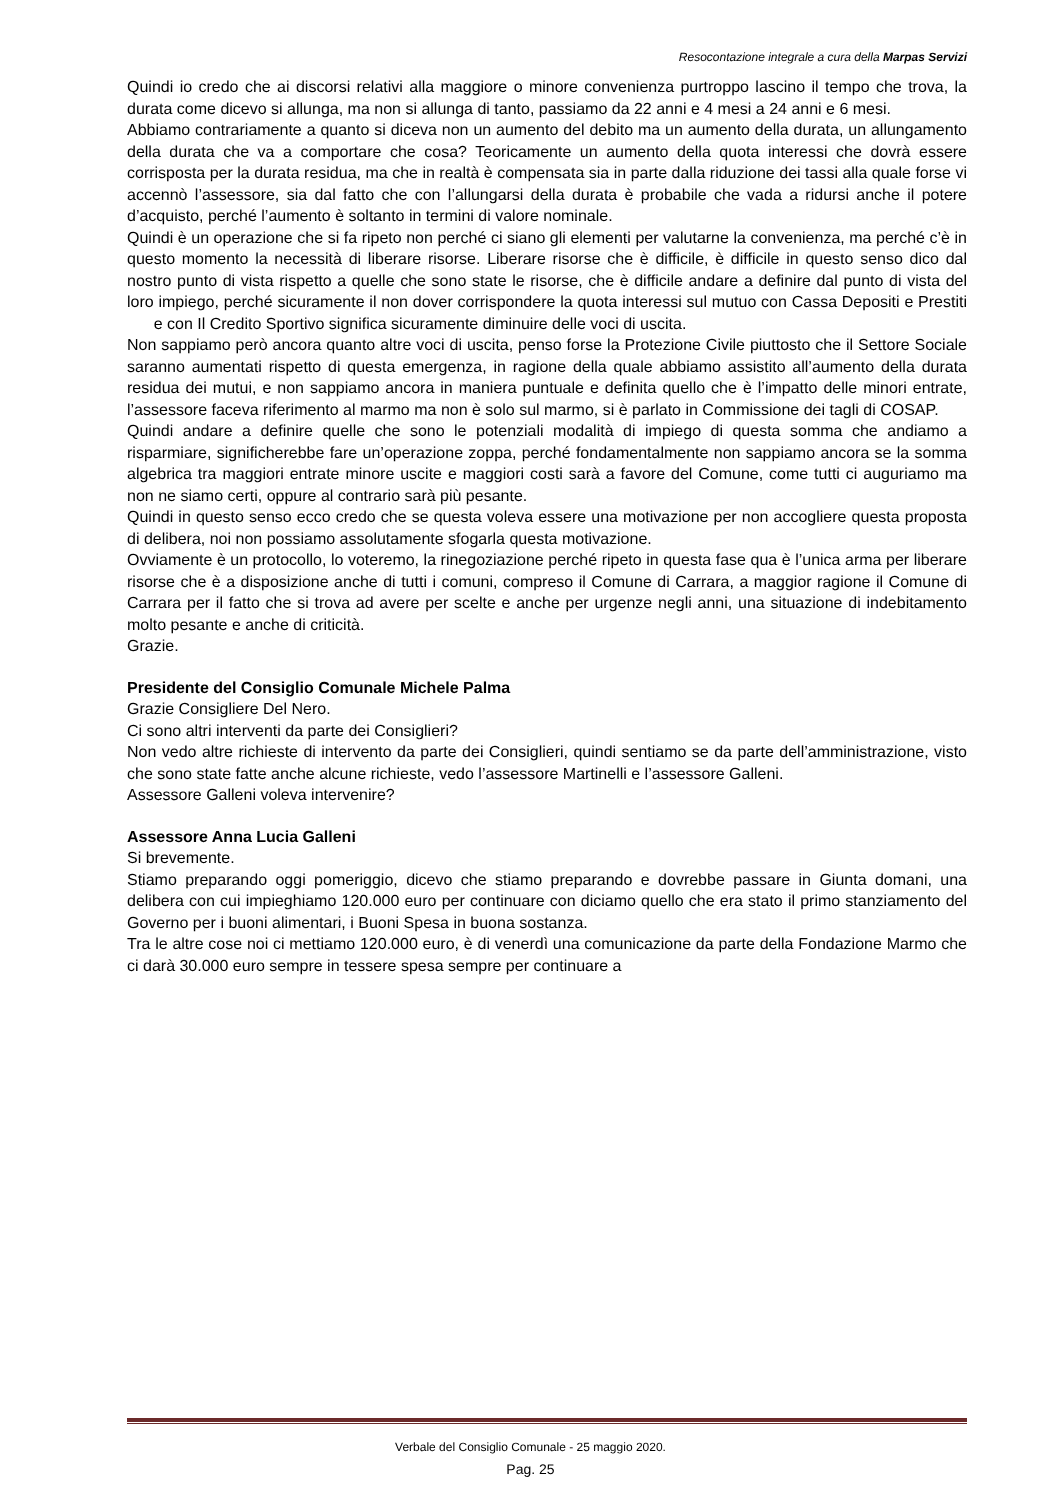Resocontazione integrale a cura della Marpas Servizi
Quindi io credo che ai discorsi relativi alla maggiore o minore convenienza purtroppo lascino il tempo che trova, la durata come dicevo si allunga, ma non si allunga di tanto, passiamo da 22 anni e 4 mesi a 24 anni e 6 mesi.
Abbiamo contrariamente a quanto si diceva non un aumento del debito ma un aumento della durata, un allungamento della durata che va a comportare che cosa? Teoricamente un aumento della quota interessi che dovrà essere corrisposta per la durata residua, ma che in realtà è compensata sia in parte dalla riduzione dei tassi alla quale forse vi accennò l’assessore, sia dal fatto che con l’allungarsi della durata è probabile che vada a ridursi anche il potere d’acquisto, perché l’aumento è soltanto in termini di valore nominale.
Quindi è un operazione che si fa ripeto non perché ci siano gli elementi per valutarne la convenienza, ma perché c’è in questo momento la necessità di liberare risorse. Liberare risorse che è difficile, è difficile in questo senso dico dal nostro punto di vista rispetto a quelle che sono state le risorse, che è difficile andare a definire dal punto di vista del loro impiego, perché sicuramente il non dover corrispondere la quota interessi sul mutuo con Cassa Depositi e Prestiti e con Il Credito Sportivo significa sicuramente diminuire delle voci di uscita.
Non sappiamo però ancora quanto altre voci di uscita, penso forse la Protezione Civile piuttosto che il Settore Sociale saranno aumentati rispetto di questa emergenza, in ragione della quale abbiamo assistito all’aumento della durata residua dei mutui, e non sappiamo ancora in maniera puntuale e definita quello che è l’impatto delle minori entrate, l’assessore faceva riferimento al marmo ma non è solo sul marmo, si è parlato in Commissione dei tagli di COSAP.
Quindi andare a definire quelle che sono le potenziali modalità di impiego di questa somma che andiamo a risparmiare, significherebbe fare un’operazione zoppa, perché fondamentalmente non sappiamo ancora se la somma algebrica tra maggiori entrate minore uscite e maggiori costi sarà a favore del Comune, come tutti ci auguriamo ma non ne siamo certi, oppure al contrario sarà più pesante.
Quindi in questo senso ecco credo che se questa voleva essere una motivazione per non accogliere questa proposta di delibera, noi non possiamo assolutamente sfogarla questa motivazione.
Ovviamente è un protocollo, lo voteremo, la rinegoziazione perché ripeto in questa fase qua è l’unica arma per liberare risorse che è a disposizione anche di tutti i comuni, compreso il Comune di Carrara, a maggior ragione il Comune di Carrara per il fatto che si trova ad avere per scelte e anche per urgenze negli anni, una situazione di indebitamento molto pesante e anche di criticità.
Grazie.
Presidente del Consiglio Comunale Michele Palma
Grazie Consigliere Del Nero.
Ci sono altri interventi da parte dei Consiglieri?
Non vedo altre richieste di intervento da parte dei Consiglieri, quindi sentiamo se da parte dell’amministrazione, visto che sono state fatte anche alcune richieste, vedo l’assessore Martinelli e l’assessore Galleni.
Assessore Galleni voleva intervenire?
Assessore Anna Lucia Galleni
Si brevemente.
Stiamo preparando oggi pomeriggio, dicevo che stiamo preparando e dovrebbe passare in Giunta domani, una delibera con cui impieghiamo 120.000 euro per continuare con diciamo quello che era stato il primo stanziamento del Governo per i buoni alimentari, i Buoni Spesa in buona sostanza.
Tra le altre cose noi ci mettiamo 120.000 euro, è di venerdì una comunicazione da parte della Fondazione Marmo che ci darà 30.000 euro sempre in tessere spesa sempre per continuare a
Verbale del Consiglio Comunale - 25 maggio 2020.
Pag. 25